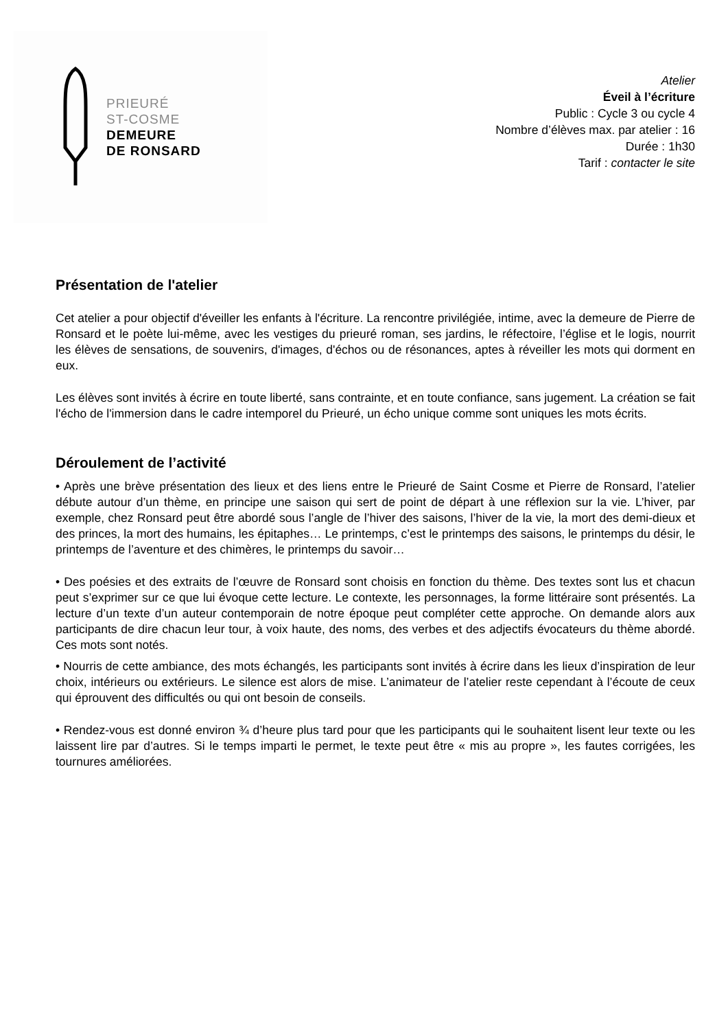PRIEURÉ
ST-COSME
DEMEURE
DE RONSARD
Atelier
Éveil à l’écriture
Public : Cycle 3 ou cycle 4
Nombre d’élèves max. par atelier : 16
Durée : 1h30
Tarif : contacter le site
Présentation de l'atelier
Cet atelier a pour objectif d'éveiller les enfants à l'écriture. La rencontre privilégiée, intime, avec la demeure de Pierre de Ronsard et le poète lui-même, avec les vestiges du prieuré roman, ses jardins, le réfectoire, l’église et le logis, nourrit les élèves de sensations, de souvenirs, d'images, d'échos ou de résonances, aptes à réveiller les mots qui dorment en eux.
Les élèves sont invités à écrire en toute liberté, sans contrainte, et en toute confiance, sans jugement. La création se fait l'écho de l'immersion dans le cadre intemporel du Prieuré, un écho unique comme sont uniques les mots écrits.
Déroulement de l’activité
• Après une brève présentation des lieux et des liens entre le Prieuré de Saint Cosme et Pierre de Ronsard, l’atelier débute autour d’un thème, en principe une saison qui sert de point de départ à une réflexion sur la vie. L’hiver, par exemple, chez Ronsard peut être abordé sous l’angle de l’hiver des saisons, l’hiver de la vie, la mort des demi-dieux et des princes, la mort des humains, les épitaphes… Le printemps, c’est le printemps des saisons, le printemps du désir, le printemps de l’aventure et des chimères, le printemps du savoir…
• Des poésies et des extraits de l’œuvre de Ronsard sont choisis en fonction du thème. Des textes sont lus et chacun peut s’exprimer sur ce que lui évoque cette lecture. Le contexte, les personnages, la forme littéraire sont présentés. La lecture d’un texte d’un auteur contemporain de notre époque peut compléter cette approche. On demande alors aux participants de dire chacun leur tour, à voix haute, des noms, des verbes et des adjectifs évocateurs du thème abordé. Ces mots sont notés.
• Nourris de cette ambiance, des mots échangés, les participants sont invités à écrire dans les lieux d’inspiration de leur choix, intérieurs ou extérieurs. Le silence est alors de mise. L’animateur de l’atelier reste cependant à l’écoute de ceux qui éprouvent des difficultés ou qui ont besoin de conseils.
• Rendez-vous est donné environ ¾ d’heure plus tard pour que les participants qui le souhaitent lisent leur texte ou les laissent lire par d’autres. Si le temps imparti le permet, le texte peut être « mis au propre », les fautes corrigées, les tournures améliorées.